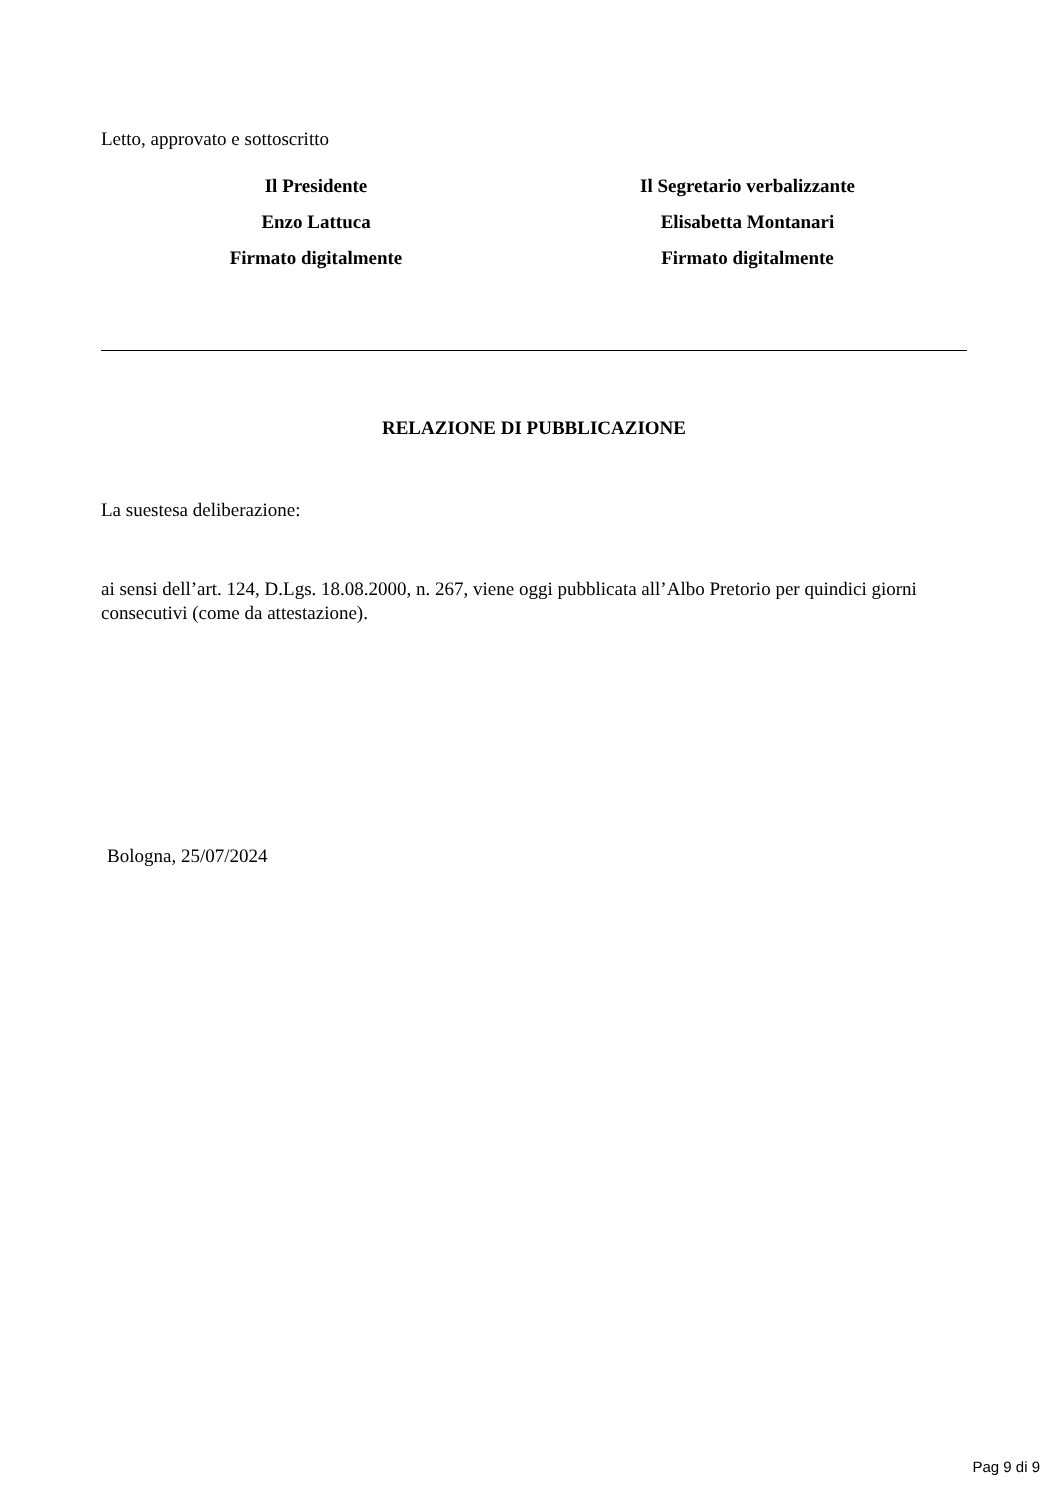Letto, approvato e sottoscritto
Il Presidente
Enzo Lattuca
Firmato digitalmente
Il Segretario verbalizzante
Elisabetta Montanari
Firmato digitalmente
RELAZIONE DI PUBBLICAZIONE
La suestesa deliberazione:
ai sensi dell’art. 124, D.Lgs. 18.08.2000, n. 267, viene oggi pubblicata all’Albo Pretorio per quindici giorni consecutivi (come da attestazione).
Bologna, 25/07/2024
Pag 9 di 9